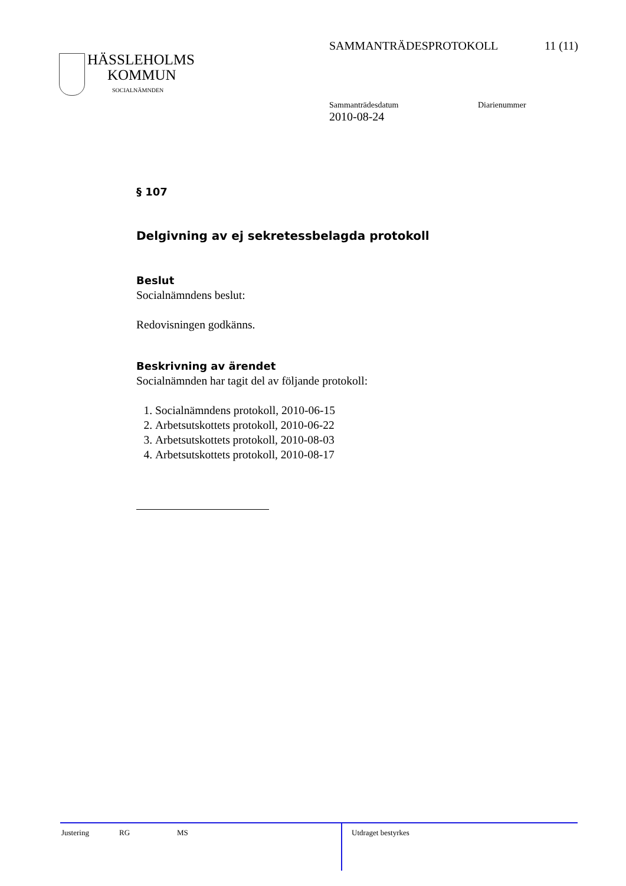SAMMANTRÄDESPROTOKOLL 11 (11)
HÄSSLEHOLMS
KOMMUN
SOCIALNÄMNDEN
Sammanträdesdatum
2010-08-24
Diarienummer
§ 107
Delgivning av ej sekretessbelagda protokoll
Beslut
Socialnämndens beslut:
Redovisningen godkänns.
Beskrivning av ärendet
Socialnämnden har tagit del av följande protokoll:
1. Socialnämndens protokoll, 2010-06-15
2. Arbetsutskottets protokoll, 2010-06-22
3. Arbetsutskottets protokoll, 2010-08-03
4. Arbetsutskottets protokoll, 2010-08-17
Justering RG MS
Utdraget bestyrkes